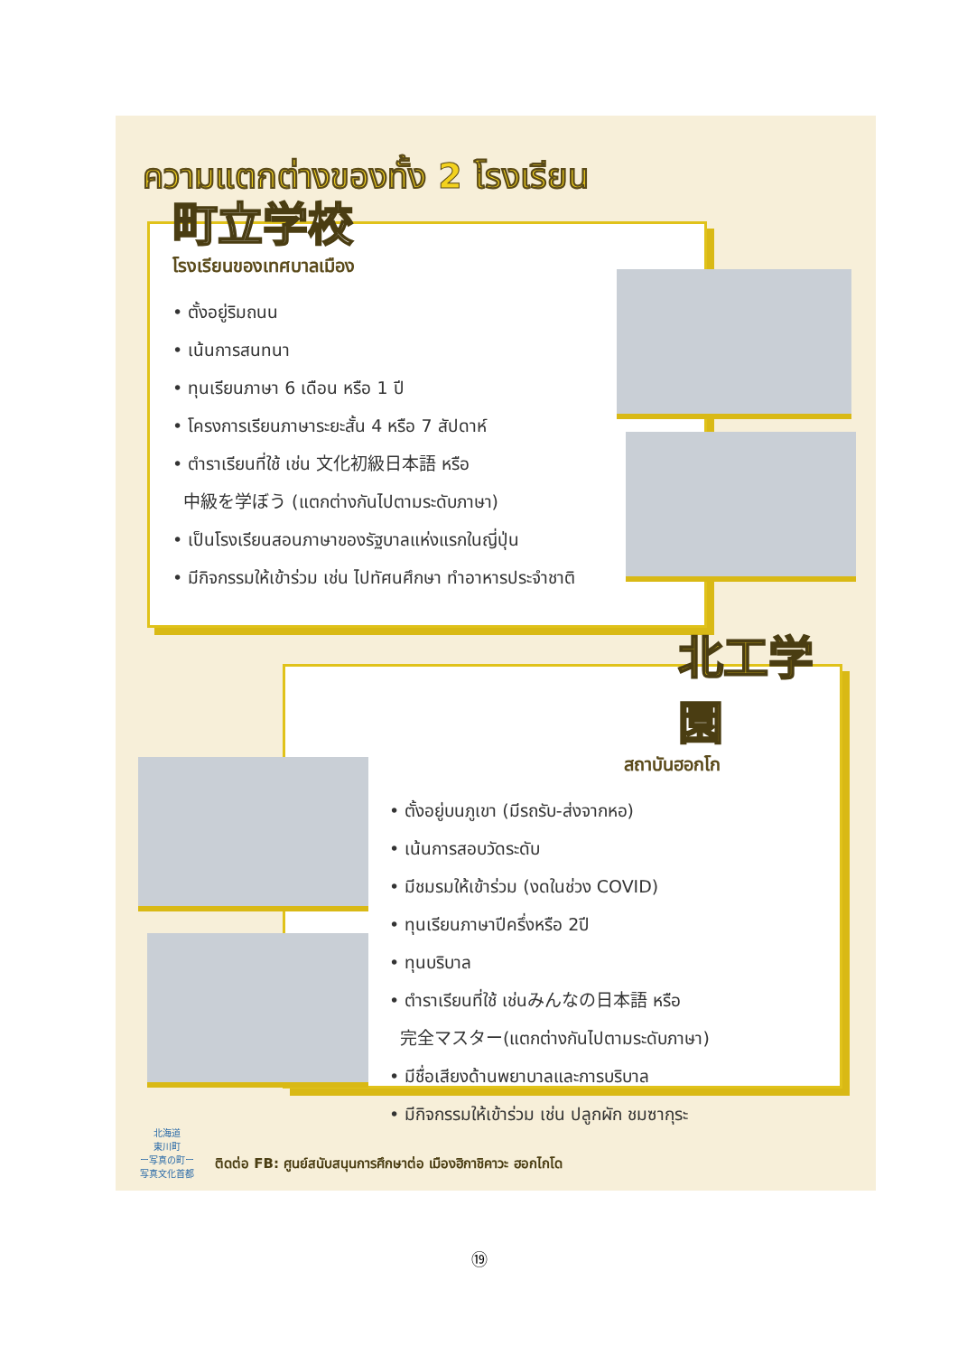ความแตกต่างของทั้ง 2 โรงเรียน
町立学校
โรงเรียนของเทศบาลเมือง
• ตั้งอยู่ริมถนน
• เน้นการสนทนา
• ทุนเรียนภาษา 6 เดือน หรือ 1 ปี
• โครงการเรียนภาษาระยะสั้น 4 หรือ 7 สัปดาห์
• ตำราเรียนที่ใช้ เช่น 文化初級日本語 หรือ
中級を学ぼう (แตกต่างกันไปตามระดับภาษา)
• เป็นโรงเรียนสอนภาษาของรัฐบาลแห่งแรกในญี่ปุ่น
• มีกิจกรรมให้เข้าร่วม เช่น ไปทัศนศึกษา ทำอาหารประจำชาติ
北工学園
สถาบันฮอกโก
• ตั้งอยู่บนภูเขา (มีรถรับ-ส่งจากหอ)
• เน้นการสอบวัดระดับ
• มีชมรมให้เข้าร่วม (งดในช่วง COVID)
• ทุนเรียนภาษาปีครึ่งหรือ 2ปี
• ทุนบริบาล
• ตำราเรียนที่ใช้ เช่นみんなの日本語 หรือ
完全マスター(แตกต่างกันไปตามระดับภาษา)
• มีชื่อเสียงด้านพยาบาลและการบริบาล
• มีกิจกรรมให้เข้าร่วม เช่น ปลูกผัก ชมซากุระ
北海道
東川町
ー写真の町ー
写真文化首都
ติดต่อ FB: ศูนย์สนับสนุนการศึกษาต่อ เมืองฮิกาชิคาวะ ฮอกไกโด
⑲